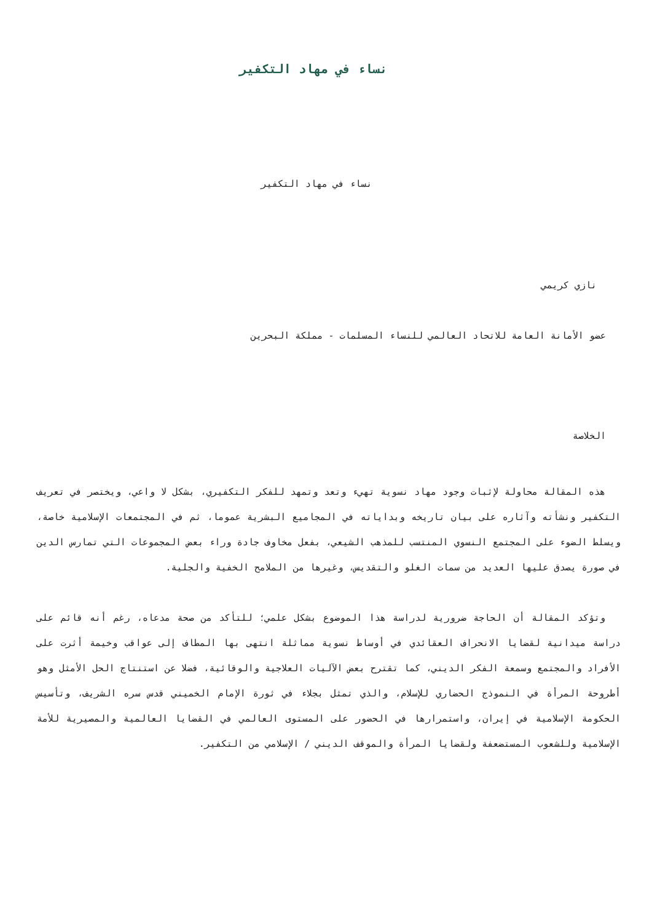نساء في مهاد التكفير
نساء في مهاد التكفير
نازي كريمي
عضو الأمانة العامة للاتحاد العالمي للنساء المسلمات - مملكة البحرين
الخلاصة
هذه المقالة محاولة لإثبات وجود مهاد نسوية تهيء وتعد وتمهد للفكر التكفيري، بشكل لا واعي، ويختصر في تعريف التكفير ونشأته وآثاره على بيان تاريخه وبداياته في المجاميع البشرية عموما، ثم في المجتمعات الإسلامية خاصة، ويسلط الضوء على المجتمع النسوي المنتسب للمذهب الشيعي، بفعل مخاوف جادة وراء بعض المجموعات التي تمارس الدين في صورة يصدق عليها العديد من سمات الغلو والتقديس، وغيرها من الملامح الخفية والجلية.
وتؤكد المقالة أن الحاجة ضرورية لدراسة هذا الموضوع بشكل علمي؛ للتأكد من صحة مدعاه، رغم أنه قائم على دراسة ميدانية لقضايا الانحراف العقائدي في أوساط نسوية مماثلة انتهى بها المطاف إلى عواقب وخيمة أثرت على الأفراد والمجتمع وسمعة الفكر الديني، كما تقترح بعض الآليات العلاجية والوقائية، فضلا عن استنتاج الحل الأمثل وهو أطروحة المرأة في النموذج الحضاري للإسلام، والذي تمثل بجلاء في ثورة الإمام الخميني قدس سره الشريف، وتأسيس الحكومة الإسلامية في إيران، واستمرارها في الحضور على المستوى العالمي في القضايا العالمية والمصيرية للأمة الإسلامية وللشعوب المستضعفة ولقضايا المرأة والموقف الديني / الإسلامي من التكفير.